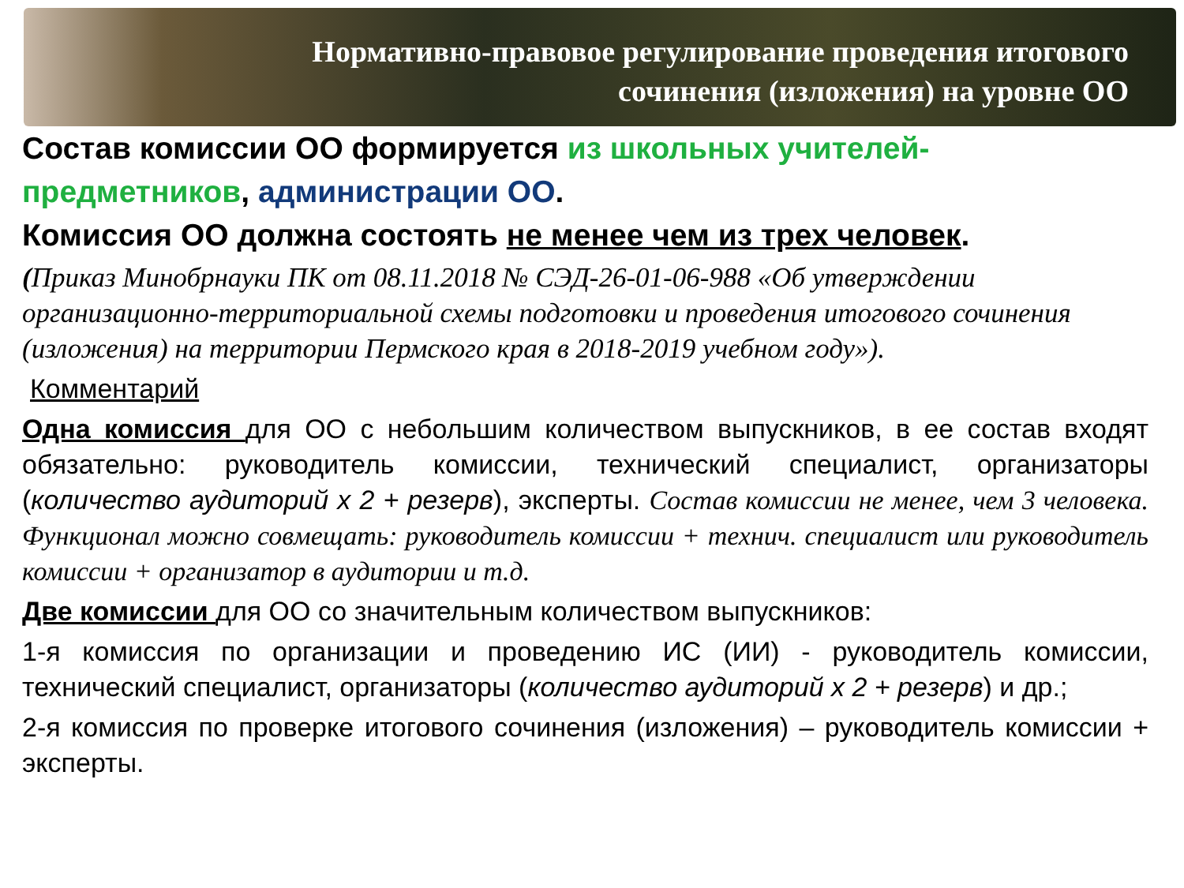Нормативно-правовое регулирование проведения итогового
сочинения (изложения) на уровне ОО
Состав комиссии ОО формируется из школьных учителей-предметников, администрации ОО.
Комиссия ОО должна состоять не менее чем из трех человек.
(Приказ Минобрнауки ПК от 08.11.2018 № СЭД-26-01-06-988 «Об утверждении организационно-территориальной схемы подготовки и проведения итогового сочинения (изложения) на территории Пермского края в 2018-2019 учебном году»).
Комментарий
Одна комиссия для ОО с небольшим количеством выпускников, в ее состав входят обязательно: руководитель комиссии, технический специалист, организаторы (количество аудиторий х 2 + резерв), эксперты. Состав комиссии не менее, чем 3 человека. Функционал можно совмещать: руководитель комиссии + технич. специалист или руководитель комиссии + организатор в аудитории и т.д.
Две комиссии для ОО со значительным количеством выпускников:
1-я комиссия по организации и проведению ИС (ИИ) - руководитель комиссии, технический специалист, организаторы (количество аудиторий х 2 + резерв) и др.;
2-я комиссия по проверке итогового сочинения (изложения) – руководитель комиссии + эксперты.